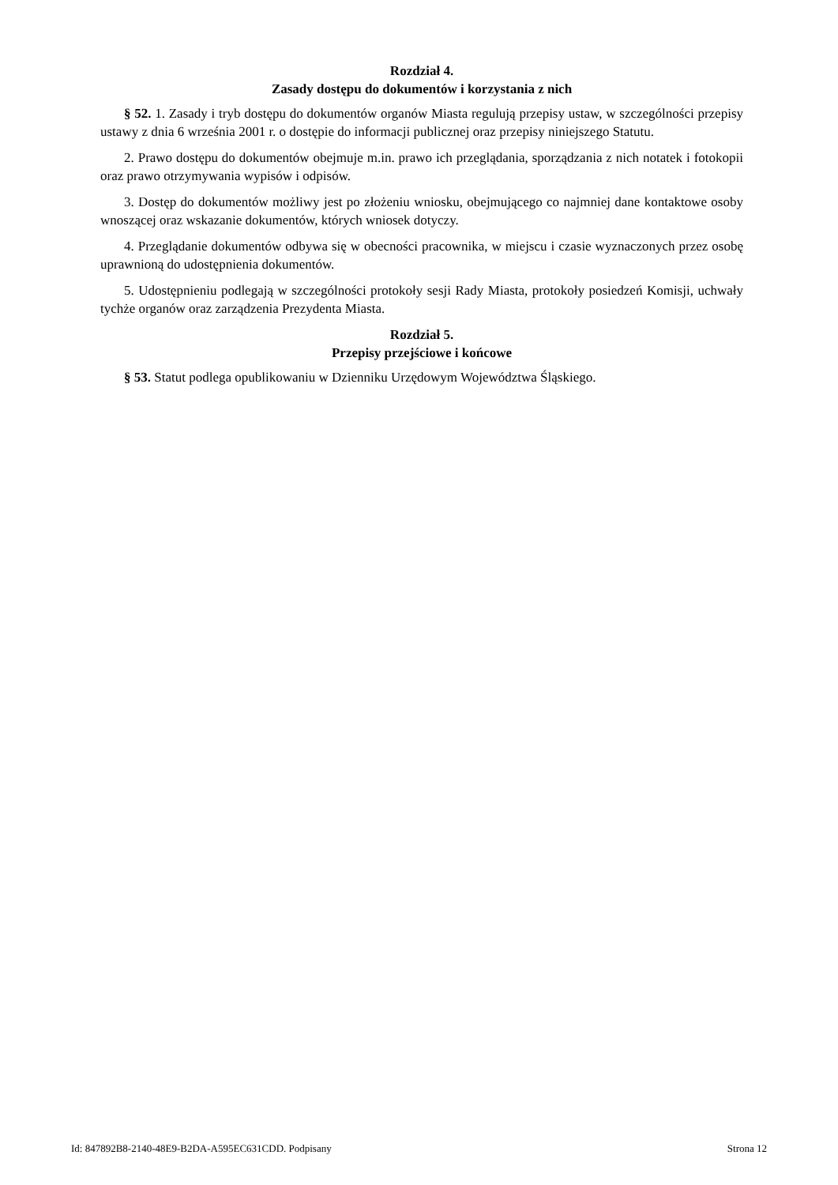Rozdział 4.
Zasady dostępu do dokumentów i korzystania z nich
§ 52. 1. Zasady i tryb dostępu do dokumentów organów Miasta regulują przepisy ustaw, w szczególności przepisy ustawy z dnia 6 września 2001 r. o dostępie do informacji publicznej oraz przepisy niniejszego Statutu.
2. Prawo dostępu do dokumentów obejmuje m.in. prawo ich przeglądania, sporządzania z nich notatek i fotokopii oraz prawo otrzymywania wypisów i odpisów.
3. Dostęp do dokumentów możliwy jest po złożeniu wniosku, obejmującego co najmniej dane kontaktowe osoby wnoszącej oraz wskazanie dokumentów, których wniosek dotyczy.
4. Przeglądanie dokumentów odbywa się w obecności pracownika, w miejscu i czasie wyznaczonych przez osobę uprawnioną do udostępnienia dokumentów.
5. Udostępnieniu podlegają w szczególności protokoły sesji Rady Miasta, protokoły posiedzeń Komisji, uchwały tychże organów oraz zarządzenia Prezydenta Miasta.
Rozdział 5.
Przepisy przejściowe i końcowe
§ 53. Statut podlega opublikowaniu w Dzienniku Urzędowym Województwa Śląskiego.
Id: 847892B8-2140-48E9-B2DA-A595EC631CDD. Podpisany Strona 12